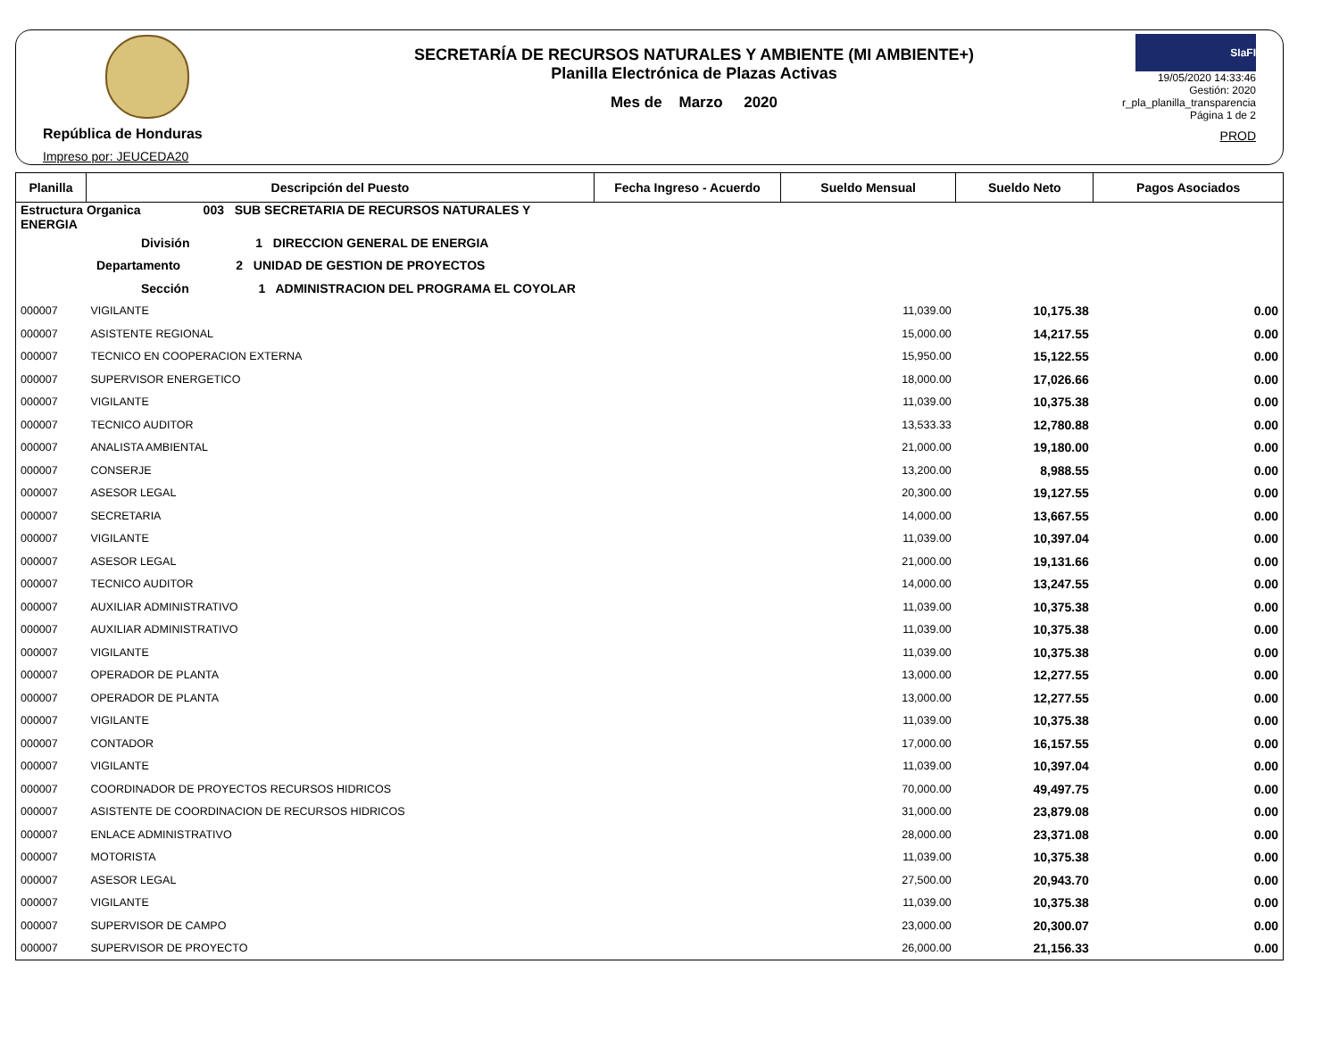República de Honduras
Impreso por: JEUCEDA20
SECRETARÍA DE RECURSOS NATURALES Y AMBIENTE (MI AMBIENTE+)
Planilla Electrónica de Plazas Activas
Mes de Marzo 2020
SIaFI
19/05/2020 14:33:46
Gestión: 2020
r_pla_planilla_transparencia
Página 1 de 2
PROD
| Planilla | Descripción del Puesto | Fecha Ingreso - Acuerdo | Sueldo Mensual | Sueldo Neto | Pagos Asociados |
| --- | --- | --- | --- | --- | --- |
| Estructura Organica 003 SUB SECRETARIA DE RECURSOS NATURALES Y ENERGIA | | | | | |
| División 1 DIRECCION GENERAL DE ENERGIA | | | | | |
| Departamento 2 UNIDAD DE GESTION DE PROYECTOS | | | | | |
| Sección 1 ADMINISTRACION DEL PROGRAMA EL COYOLAR | | | | | |
| 000007 | VIGILANTE | | 11,039.00 | 10,175.38 | 0.00 |
| 000007 | ASISTENTE REGIONAL | | 15,000.00 | 14,217.55 | 0.00 |
| 000007 | TECNICO EN COOPERACION EXTERNA | | 15,950.00 | 15,122.55 | 0.00 |
| 000007 | SUPERVISOR ENERGETICO | | 18,000.00 | 17,026.66 | 0.00 |
| 000007 | VIGILANTE | | 11,039.00 | 10,375.38 | 0.00 |
| 000007 | TECNICO AUDITOR | | 13,533.33 | 12,780.88 | 0.00 |
| 000007 | ANALISTA AMBIENTAL | | 21,000.00 | 19,180.00 | 0.00 |
| 000007 | CONSERJE | | 13,200.00 | 8,988.55 | 0.00 |
| 000007 | ASESOR LEGAL | | 20,300.00 | 19,127.55 | 0.00 |
| 000007 | SECRETARIA | | 14,000.00 | 13,667.55 | 0.00 |
| 000007 | VIGILANTE | | 11,039.00 | 10,397.04 | 0.00 |
| 000007 | ASESOR LEGAL | | 21,000.00 | 19,131.66 | 0.00 |
| 000007 | TECNICO AUDITOR | | 14,000.00 | 13,247.55 | 0.00 |
| 000007 | AUXILIAR ADMINISTRATIVO | | 11,039.00 | 10,375.38 | 0.00 |
| 000007 | AUXILIAR ADMINISTRATIVO | | 11,039.00 | 10,375.38 | 0.00 |
| 000007 | VIGILANTE | | 11,039.00 | 10,375.38 | 0.00 |
| 000007 | OPERADOR DE PLANTA | | 13,000.00 | 12,277.55 | 0.00 |
| 000007 | OPERADOR DE PLANTA | | 13,000.00 | 12,277.55 | 0.00 |
| 000007 | VIGILANTE | | 11,039.00 | 10,375.38 | 0.00 |
| 000007 | CONTADOR | | 17,000.00 | 16,157.55 | 0.00 |
| 000007 | VIGILANTE | | 11,039.00 | 10,397.04 | 0.00 |
| 000007 | COORDINADOR DE PROYECTOS RECURSOS HIDRICOS | | 70,000.00 | 49,497.75 | 0.00 |
| 000007 | ASISTENTE DE COORDINACION DE RECURSOS HIDRICOS | | 31,000.00 | 23,879.08 | 0.00 |
| 000007 | ENLACE ADMINISTRATIVO | | 28,000.00 | 23,371.08 | 0.00 |
| 000007 | MOTORISTA | | 11,039.00 | 10,375.38 | 0.00 |
| 000007 | ASESOR LEGAL | | 27,500.00 | 20,943.70 | 0.00 |
| 000007 | VIGILANTE | | 11,039.00 | 10,375.38 | 0.00 |
| 000007 | SUPERVISOR DE CAMPO | | 23,000.00 | 20,300.07 | 0.00 |
| 000007 | SUPERVISOR DE PROYECTO | | 26,000.00 | 21,156.33 | 0.00 |